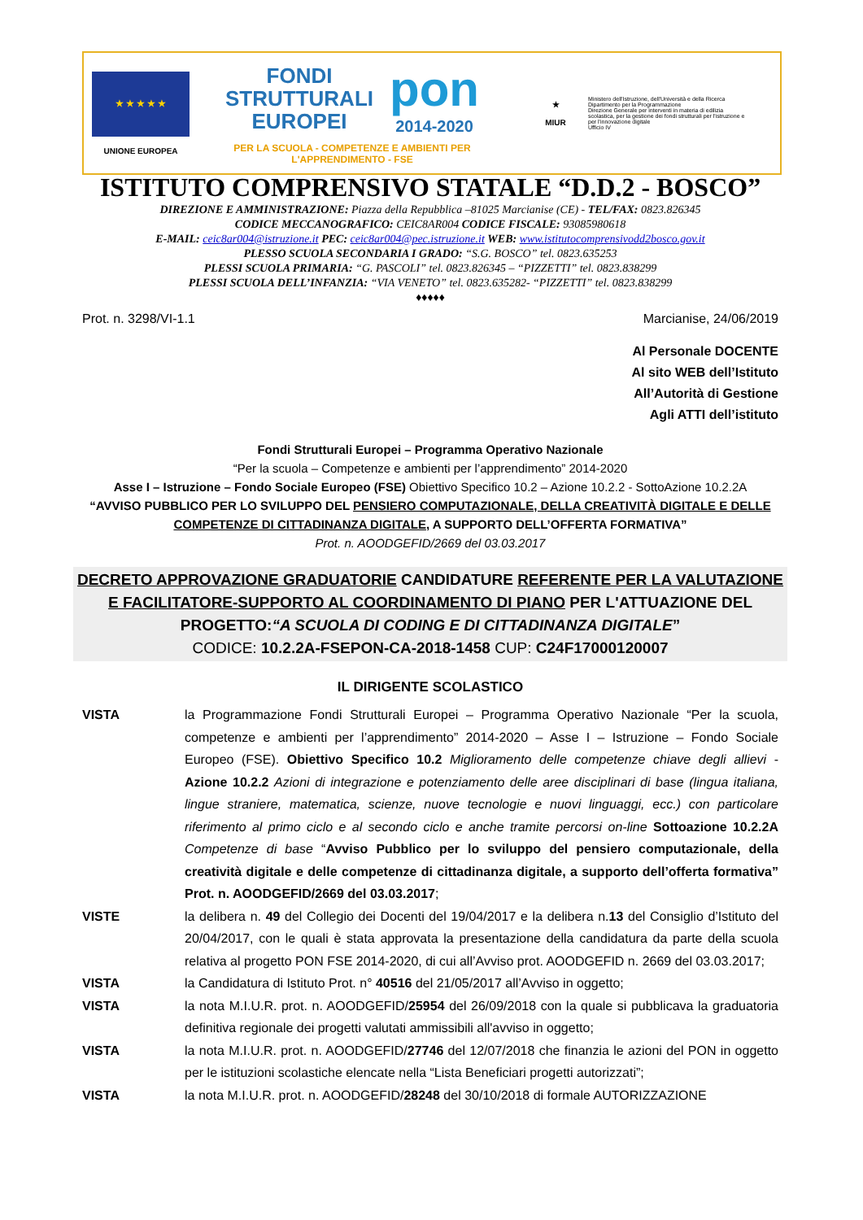★ ★ ★ ★ ★
UNIONE EUROPEA
FONDI
STRUTTURALI
EUROPEI
pon
2014-2020
PER LA SCUOLA - COMPETENZE E AMBIENTI PER L'APPRENDIMENTO - FSE
★
MIUR
Ministero dell'Istruzione, dell'Università e della Ricerca
Dipartimento per la Programmazione
Direzione Generale per interventi in materia di edilizia scolastica, per la gestione dei fondi strutturali per l'istruzione e per l'innovazione digitale
Ufficio IV
ISTITUTO COMPRENSIVO STATALE “D.D.2 - BOSCO”
DIREZIONE E AMMINISTRAZIONE: Piazza della Repubblica –81025 Marcianise (CE) - TEL/FAX: 0823.826345
CODICE MECCANOGRAFICO: CEIC8AR004 CODICE FISCALE: 93085980618
E-MAIL: ceic8ar004@istruzione.it PEC: ceic8ar004@pec.istruzione.it WEB: www.istitutocomprensivodd2bosco.gov.it
PLESSO SCUOLA SECONDARIA I GRADO: “S.G. BOSCO” tel. 0823.635253
PLESSI SCUOLA PRIMARIA: “G. PASCOLI” tel. 0823.826345 – “PIZZETTI” tel. 0823.838299
PLESSI SCUOLA DELL’INFANZIA: “VIA VENETO” tel. 0823.635282- “PIZZETTI” tel. 0823.838299
♦♦♦♦♦
Prot. n. 3298/VI-1.1 Marcianise, 24/06/2019
Al Personale DOCENTE
Al sito WEB dell’Istituto
All’Autorità di Gestione
Agli ATTI dell’istituto
Fondi Strutturali Europei – Programma Operativo Nazionale
“Per la scuola – Competenze e ambienti per l’apprendimento” 2014-2020
Asse I – Istruzione – Fondo Sociale Europeo (FSE) Obiettivo Specifico 10.2 – Azione 10.2.2 - SottoAzione 10.2.2A
“AVVISO PUBBLICO PER LO SVILUPPO DEL PENSIERO COMPUTAZIONALE, DELLA CREATIVITÀ DIGITALE E DELLE COMPETENZE DI CITTADINANZA DIGITALE, A SUPPORTO DELL’OFFERTA FORMATIVA”
Prot. n. AOODGEFID/2669 del 03.03.2017
DECRETO APPROVAZIONE GRADUATORIE CANDIDATURE REFERENTE PER LA VALUTAZIONE E FACILITATORE-SUPPORTO AL COORDINAMENTO DI PIANO PER L'ATTUAZIONE DEL PROGETTO:“A SCUOLA DI CODING E DI CITTADINANZA DIGITALE”
CODICE: 10.2.2A-FSEPON-CA-2018-1458 CUP: C24F17000120007
IL DIRIGENTE SCOLASTICO
VISTA la Programmazione Fondi Strutturali Europei – Programma Operativo Nazionale “Per la scuola, competenze e ambienti per l’apprendimento” 2014-2020 – Asse I – Istruzione – Fondo Sociale Europeo (FSE). Obiettivo Specifico 10.2 Miglioramento delle competenze chiave degli allievi - Azione 10.2.2 Azioni di integrazione e potenziamento delle aree disciplinari di base (lingua italiana, lingue straniere, matematica, scienze, nuove tecnologie e nuovi linguaggi, ecc.) con particolare riferimento al primo ciclo e al secondo ciclo e anche tramite percorsi on-line Sottoazione 10.2.2A Competenze di base “Avviso Pubblico per lo sviluppo del pensiero computazionale, della creatività digitale e delle competenze di cittadinanza digitale, a supporto dell’offerta formativa” Prot. n. AOODGEFID/2669 del 03.03.2017;
VISTE la delibera n. 49 del Collegio dei Docenti del 19/04/2017 e la delibera n.13 del Consiglio d’Istituto del 20/04/2017, con le quali è stata approvata la presentazione della candidatura da parte della scuola relativa al progetto PON FSE 2014-2020, di cui all’Avviso prot. AOODGEFID n. 2669 del 03.03.2017;
VISTA la Candidatura di Istituto Prot. n° 40516 del 21/05/2017 all’Avviso in oggetto;
VISTA la nota M.I.U.R. prot. n. AOODGEFID/25954 del 26/09/2018 con la quale si pubblicava la graduatoria definitiva regionale dei progetti valutati ammissibili all'avviso in oggetto;
VISTA la nota M.I.U.R. prot. n. AOODGEFID/27746 del 12/07/2018 che finanzia le azioni del PON in oggetto per le istituzioni scolastiche elencate nella “Lista Beneficiari progetti autorizzati”;
VISTA la nota M.I.U.R. prot. n. AOODGEFID/28248 del 30/10/2018 di formale AUTORIZZAZIONE